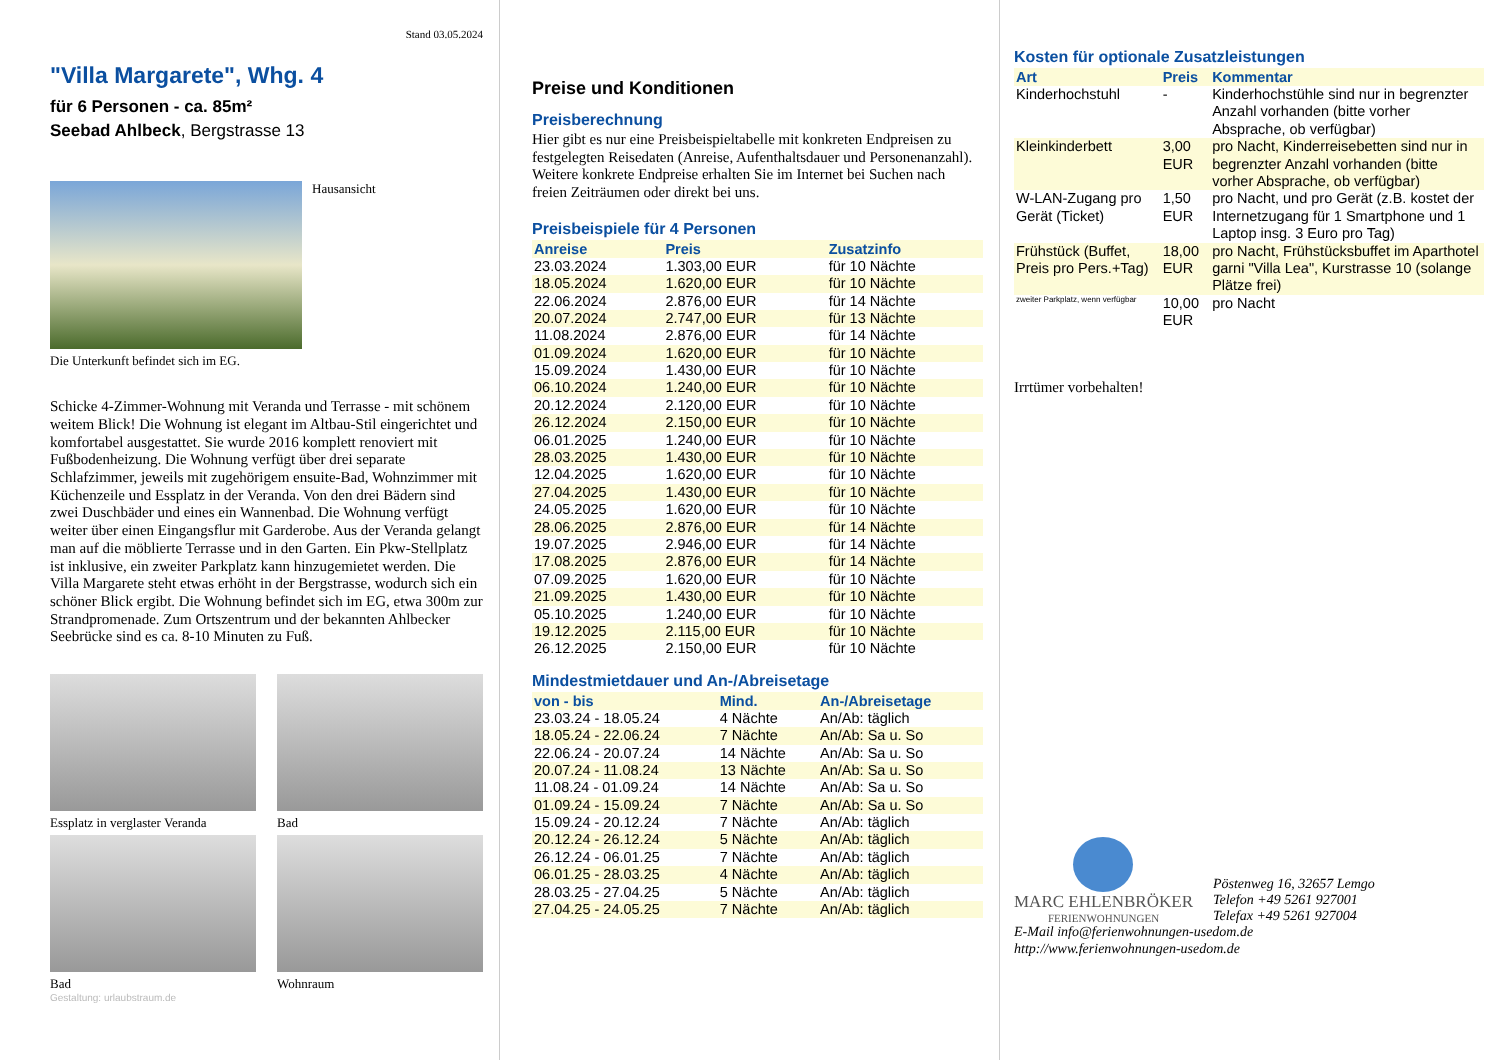Stand 03.05.2024
"Villa Margarete", Whg. 4
für 6 Personen - ca. 85m²
Seebad Ahlbeck, Bergstrasse 13
Hausansicht
Die Unterkunft befindet sich im EG.
Schicke 4-Zimmer-Wohnung mit Veranda und Terrasse - mit schönem weitem Blick! Die Wohnung ist elegant im Altbau-Stil eingerichtet und komfortabel ausgestattet. Sie wurde 2016 komplett renoviert mit Fußbodenheizung. Die Wohnung verfügt über drei separate Schlafzimmer, jeweils mit zugehörigem ensuite-Bad, Wohnzimmer mit Küchenzeile und Essplatz in der Veranda. Von den drei Bädern sind zwei Duschbäder und eines ein Wannenbad. Die Wohnung verfügt weiter über einen Eingangsflur mit Garderobe. Aus der Veranda gelangt man auf die möblierte Terrasse und in den Garten. Ein Pkw-Stellplatz ist inklusive, ein zweiter Parkplatz kann hinzugemietet werden. Die Villa Margarete steht etwas erhöht in der Bergstrasse, wodurch sich ein schöner Blick ergibt. Die Wohnung befindet sich im EG, etwa 300m zur Strandpromenade. Zum Ortszentrum und der bekannten Ahlbecker Seebrücke sind es ca. 8-10 Minuten zu Fuß.
Essplatz in verglaster Veranda
Bad
Bad
Wohnraum
Gestaltung: urlaubstraum.de
Preise und Konditionen
Preisberechnung
Hier gibt es nur eine Preisbeispieltabelle mit konkreten Endpreisen zu festgelegten Reisedaten (Anreise, Aufenthaltsdauer und Personenanzahl). Weitere konkrete Endpreise erhalten Sie im Internet bei Suchen nach freien Zeiträumen oder direkt bei uns.
Preisbeispiele für 4 Personen
| Anreise | Preis | Zusatzinfo |
| --- | --- | --- |
| 23.03.2024 | 1.303,00 EUR | für 10 Nächte |
| 18.05.2024 | 1.620,00 EUR | für 10 Nächte |
| 22.06.2024 | 2.876,00 EUR | für 14 Nächte |
| 20.07.2024 | 2.747,00 EUR | für 13 Nächte |
| 11.08.2024 | 2.876,00 EUR | für 14 Nächte |
| 01.09.2024 | 1.620,00 EUR | für 10 Nächte |
| 15.09.2024 | 1.430,00 EUR | für 10 Nächte |
| 06.10.2024 | 1.240,00 EUR | für 10 Nächte |
| 20.12.2024 | 2.120,00 EUR | für 10 Nächte |
| 26.12.2024 | 2.150,00 EUR | für 10 Nächte |
| 06.01.2025 | 1.240,00 EUR | für 10 Nächte |
| 28.03.2025 | 1.430,00 EUR | für 10 Nächte |
| 12.04.2025 | 1.620,00 EUR | für 10 Nächte |
| 27.04.2025 | 1.430,00 EUR | für 10 Nächte |
| 24.05.2025 | 1.620,00 EUR | für 10 Nächte |
| 28.06.2025 | 2.876,00 EUR | für 14 Nächte |
| 19.07.2025 | 2.946,00 EUR | für 14 Nächte |
| 17.08.2025 | 2.876,00 EUR | für 14 Nächte |
| 07.09.2025 | 1.620,00 EUR | für 10 Nächte |
| 21.09.2025 | 1.430,00 EUR | für 10 Nächte |
| 05.10.2025 | 1.240,00 EUR | für 10 Nächte |
| 19.12.2025 | 2.115,00 EUR | für 10 Nächte |
| 26.12.2025 | 2.150,00 EUR | für 10 Nächte |
Mindestmietdauer und An-/Abreisetage
| von - bis | Mind. | An-/Abreisetage |
| --- | --- | --- |
| 23.03.24 - 18.05.24 | 4 Nächte | An/Ab: täglich |
| 18.05.24 - 22.06.24 | 7 Nächte | An/Ab: Sa u. So |
| 22.06.24 - 20.07.24 | 14 Nächte | An/Ab: Sa u. So |
| 20.07.24 - 11.08.24 | 13 Nächte | An/Ab: Sa u. So |
| 11.08.24 - 01.09.24 | 14 Nächte | An/Ab: Sa u. So |
| 01.09.24 - 15.09.24 | 7 Nächte | An/Ab: Sa u. So |
| 15.09.24 - 20.12.24 | 7 Nächte | An/Ab: täglich |
| 20.12.24 - 26.12.24 | 5 Nächte | An/Ab: täglich |
| 26.12.24 - 06.01.25 | 7 Nächte | An/Ab: täglich |
| 06.01.25 - 28.03.25 | 4 Nächte | An/Ab: täglich |
| 28.03.25 - 27.04.25 | 5 Nächte | An/Ab: täglich |
| 27.04.25 - 24.05.25 | 7 Nächte | An/Ab: täglich |
Kosten für optionale Zusatzleistungen
| Art | Preis | Kommentar |
| --- | --- | --- |
| Kinderhochstuhl | - | Kinderhochstühle sind nur in begrenzter Anzahl vorhanden (bitte vorher Absprache, ob verfügbar) |
| Kleinkinderbett | 3,00 EUR | pro Nacht, Kinderreisebetten sind nur in begrenzter Anzahl vorhanden (bitte vorher Absprache, ob verfügbar) |
| W-LAN-Zugang pro Gerät (Ticket) | 1,50 EUR | pro Nacht, und pro Gerät (z.B. kostet der Internetzugang für 1 Smartphone und 1 Laptop insg. 3 Euro pro Tag) |
| Frühstück (Buffet, Preis pro Pers.+Tag) | 18,00 EUR | pro Nacht, Frühstücksbuffet im Aparthotel garni "Villa Lea", Kurstrasse 10 (solange Plätze frei) |
| zweiter Parkplatz, wenn verfügbar | 10,00 EUR | pro Nacht |
Irrtümer vorbehalten!
MARC EHLENBRÖKER
FERIENWOHNUNGEN
Pöstenweg 16, 32657 Lemgo
Telefon +49 5261 927001
Telefax +49 5261 927004
E-Mail info@ferienwohnungen-usedom.de
http://www.ferienwohnungen-usedom.de